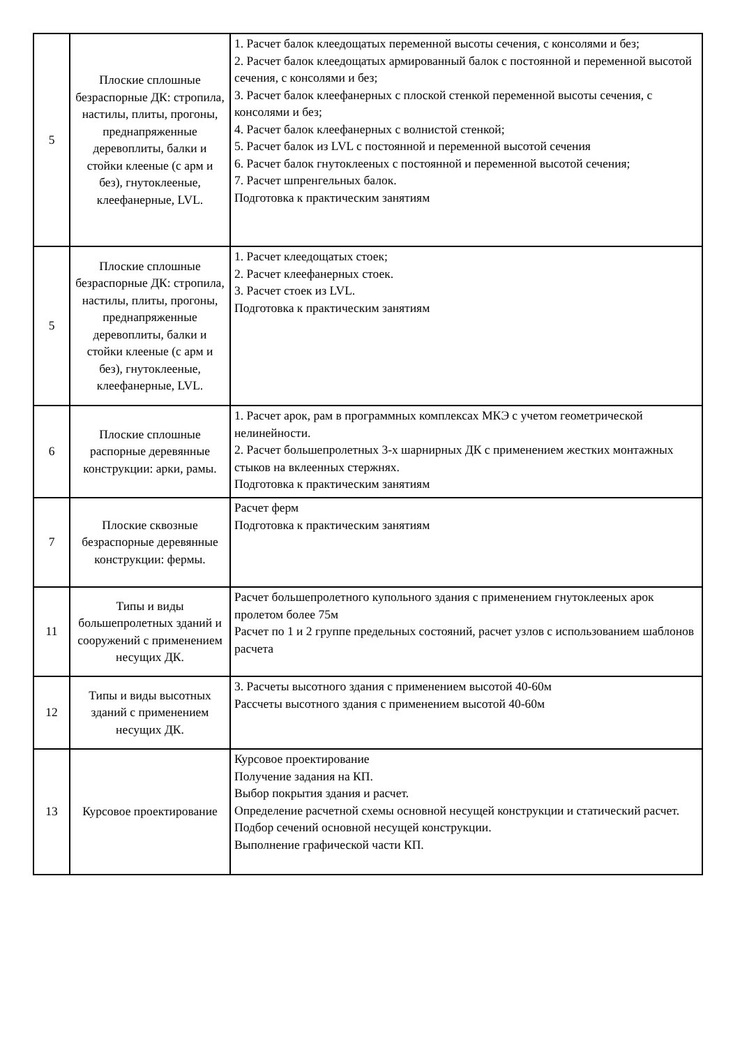| 5 | Плоские сплошные безраспорные ДК: стропила, настилы, плиты, прогоны, преднапряженные деревоплиты, балки и стойки клееные (с арм и без), гнутоклееные, клеефанерные, LVL. | 1. Расчет балок клеедощатых переменной высоты сечения, с консолями и без; 2. Расчет балок клеедощатых армированный балок с постоянной и переменной высотой сечения, с консолями и без; 3. Расчет балок клеефанерных с плоской стенкой переменной высоты сечения, с консолями и без; 4. Расчет балок клеефанерных с волнистой стенкой; 5. Расчет балок из LVL с постоянной и переменной высотой сечения 6. Расчет балок гнутоклееных с постоянной и переменной высотой сечения; 7. Расчет шпренгельных балок. Подготовка к практическим занятиям |
| 5 | Плоские сплошные безраспорные ДК: стропила, настилы, плиты, прогоны, преднапряженные деревоплиты, балки и стойки клееные (с арм и без), гнутоклееные, клеефанерные, LVL. | 1. Расчет клеедощатых стоек; 2. Расчет клеефанерных стоек. 3. Расчет стоек из LVL. Подготовка к практическим занятиям |
| 6 | Плоские сплошные распорные деревянные конструкции: арки, рамы. | 1. Расчет арок, рам в программных комплексах МКЭ с учетом геометрической нелинейности. 2. Расчет большепролетных 3-х шарнирных ДК с применением жестких монтажных стыков на вклеенных стержнях. Подготовка к практическим занятиям |
| 7 | Плоские сквозные безраспорные деревянные конструкции: фермы. | Расчет ферм Подготовка к практическим занятиям |
| 11 | Типы и виды большепролетных зданий и сооружений с применением несущих ДК. | Расчет большепролетного купольного здания с применением гнутоклееных арок пролетом более 75м Расчет по 1 и 2 группе предельных состояний, расчет узлов с использованием шаблонов расчета |
| 12 | Типы и виды высотных зданий с применением несущих ДК. | 3. Расчеты высотного здания с применением высотой 40-60м Рассчеты высотного здания с применением высотой 40-60м |
| 13 | Курсовое проектирование | Курсовое проектирование Получение задания на КП. Выбор покрытия здания и расчет. Определение расчетной схемы основной несущей конструкции и статический расчет. Подбор сечений основной несущей конструкции. Выполнение графической части КП. |